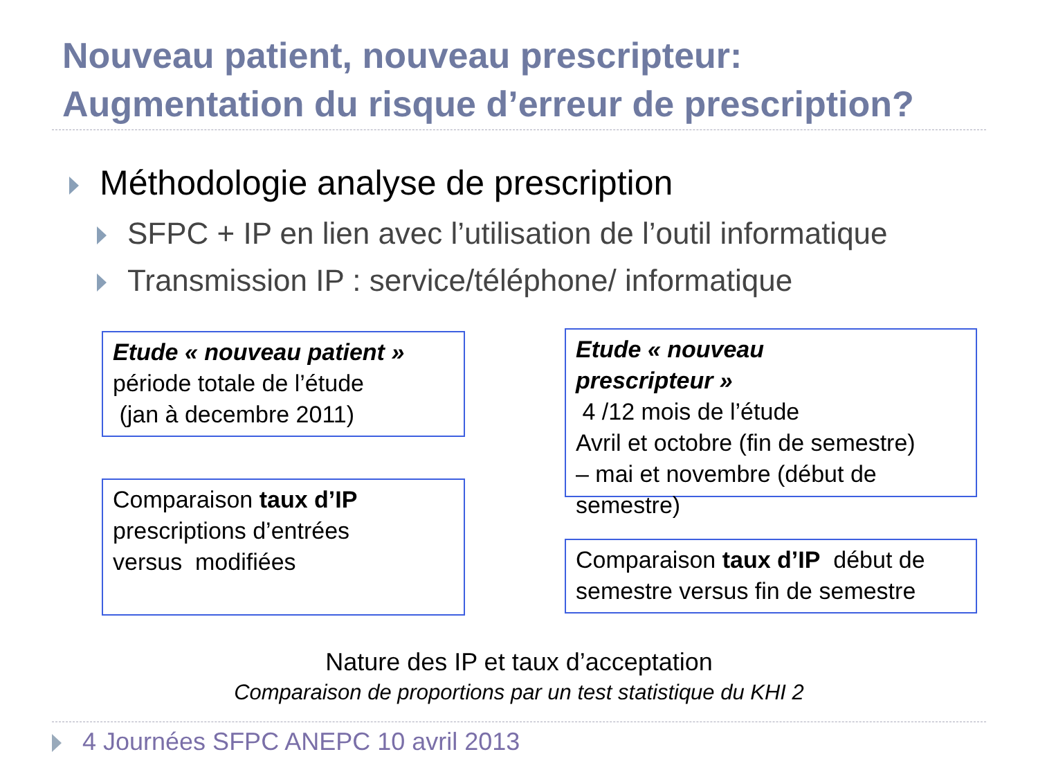Nouveau patient, nouveau prescripteur:
Augmentation du risque d’erreur de prescription?
Méthodologie analyse de prescription
SFPC + IP en lien avec l’utilisation de l’outil informatique
Transmission IP : service/téléphone/ informatique
Etude « nouveau patient »
période totale de l’étude
(jan à decembre 2011)
Comparaison taux d’IP
prescriptions d’entrées
versus modifiées
Etude « nouveau
prescripteur »
4 /12 mois de l’étude
Avril et octobre (fin de semestre)
– mai et novembre (début de
semestre)
Comparaison taux d’IP début de semestre versus fin de semestre
Nature des IP et taux d’acceptation
Comparaison de proportions par un test statistique du KHI 2
4 Journées SFPC ANEPC 10 avril 2013